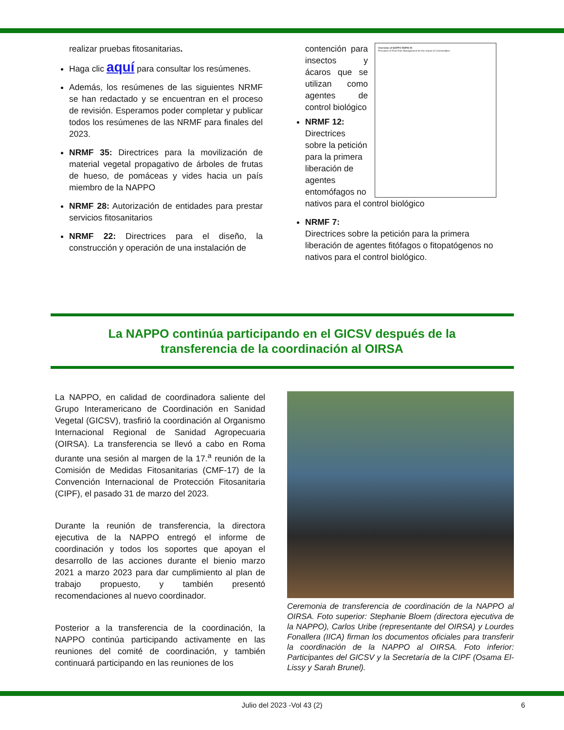realizar pruebas fitosanitarias.
Haga clic aquí para consultar los resúmenes.
Además, los resúmenes de las siguientes NRMF se han redactado y se encuentran en el proceso de revisión. Esperamos poder completar y publicar todos los resúmenes de las NRMF para finales del 2023.
NRMF 35: Directrices para la movilización de material vegetal propagativo de árboles de frutas de hueso, de pomáceas y vides hacia un país miembro de la NAPPO
NRMF 28: Autorización de entidades para prestar servicios fitosanitarios
NRMF 22: Directrices para el diseño, la construcción y operación de una instalación de
Overview of NAPPO RSPM 40
Principles of Pest Risk Management for the Import of Commodities
contención para insectos y ácaros que se utilizan como agentes de control biológico
NRMF 12:
Directrices sobre la petición para la primera liberación de agentes entomófagos no nativos para el control biológico
NRMF 7:
Directrices sobre la petición para la primera liberación de agentes fitófagos o fitopatógenos no nativos para el control biológico.
La NAPPO continúa participando en el GICSV después de la
transferencia de la coordinación al OIRSA
La NAPPO, en calidad de coordinadora saliente del Grupo Interamericano de Coordinación en Sanidad Vegetal (GICSV), trasfirió la coordinación al Organismo Internacional Regional de Sanidad Agropecuaria (OIRSA). La transferencia se llevó a cabo en Roma durante una sesión al margen de la 17.<sup>a</sup> reunión de la Comisión de Medidas Fitosanitarias (CMF-17) de la Convención Internacional de Protección Fitosanitaria (CIPF), el pasado 31 de marzo del 2023.
Durante la reunión de transferencia, la directora ejecutiva de la NAPPO entregó el informe de coordinación y todos los soportes que apoyan el desarrollo de las acciones durante el bienio marzo 2021 a marzo 2023 para dar cumplimiento al plan de trabajo propuesto, y también presentó recomendaciones al nuevo coordinador.
Posterior a la transferencia de la coordinación, la NAPPO continúa participando activamente en las reuniones del comité de coordinación, y también continuará participando en las reuniones de los
Ceremonia de transferencia de coordinación de la NAPPO al OIRSA. Foto superior: Stephanie Bloem (directora ejecutiva de la NAPPO), Carlos Uribe (representante del OIRSA) y Lourdes Fonallera (IICA) firman los documentos oficiales para transferir la coordinación de la NAPPO al OIRSA. Foto inferior: Participantes del GICSV y la Secretaría de la CIPF (Osama El-Lissy y Sarah Brunel).
Julio del 2023 -Vol 43 (2) 6